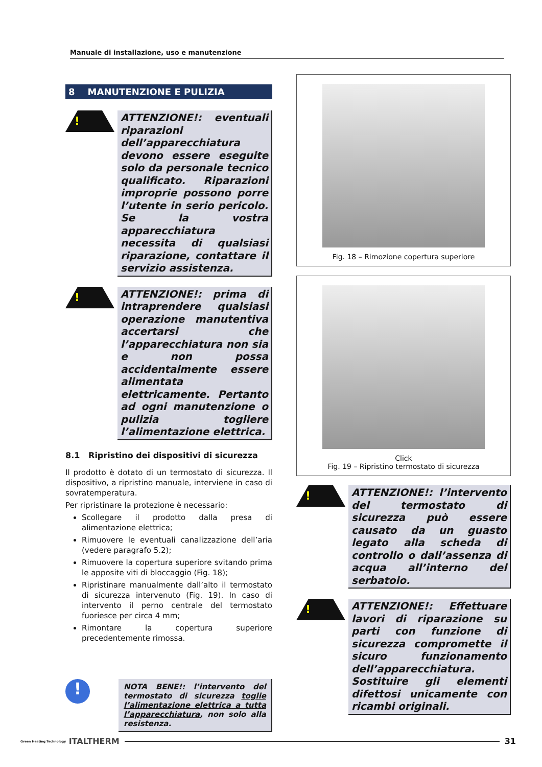Manuale di installazione, uso e manutenzione
8 MANUTENZIONE E PULIZIA
!
ATTENZIONE!: eventuali riparazioni dell’apparecchiatura devono essere eseguite solo da personale tecnico qualificato. Riparazioni improprie possono porre l’utente in serio pericolo. Se la vostra apparecchiatura necessita di qualsiasi riparazione, contattare il servizio assistenza.
!
ATTENZIONE!: prima di intraprendere qualsiasi operazione manutentiva accertarsi che l’apparecchiatura non sia e non possa accidentalmente essere alimentata elettricamente. Pertanto ad ogni manutenzione o pulizia togliere l’alimentazione elettrica.
8.1 Ripristino dei dispositivi di sicurezza
Il prodotto è dotato di un termostato di sicurezza. Il dispositivo, a ripristino manuale, interviene in caso di sovratemperatura.
Per ripristinare la protezione è necessario:
Scollegare il prodotto dalla presa di alimentazione elettrica;
Rimuovere le eventuali canalizzazione dell’aria (vedere paragrafo 5.2);
Rimuovere la copertura superiore svitando prima le apposite viti di bloccaggio (Fig. 18);
Ripristinare manualmente dall’alto il termostato di sicurezza intervenuto (Fig. 19). In caso di intervento il perno centrale del termostato fuoriesce per circa 4 mm;
Rimontare la copertura superiore precedentemente rimossa.
!
NOTA BENE!: l’intervento del termostato di sicurezza toglie l’alimentazione elettrica a tutta l’apparecchiatura, non solo alla resistenza.
Fig. 18 – Rimozione copertura superiore
Click
Fig. 19 – Ripristino termostato di sicurezza
!
ATTENZIONE!: l’intervento del termostato di sicurezza può essere causato da un guasto legato alla scheda di controllo o dall’assenza di acqua all’interno del serbatoio.
!
ATTENZIONE!: Effettuare lavori di riparazione su parti con funzione di sicurezza compromette il sicuro funzionamento dell’apparecchiatura. Sostituire gli elementi difettosi unicamente con ricambi originali.
Green Heating Technology ITALTHERM
31